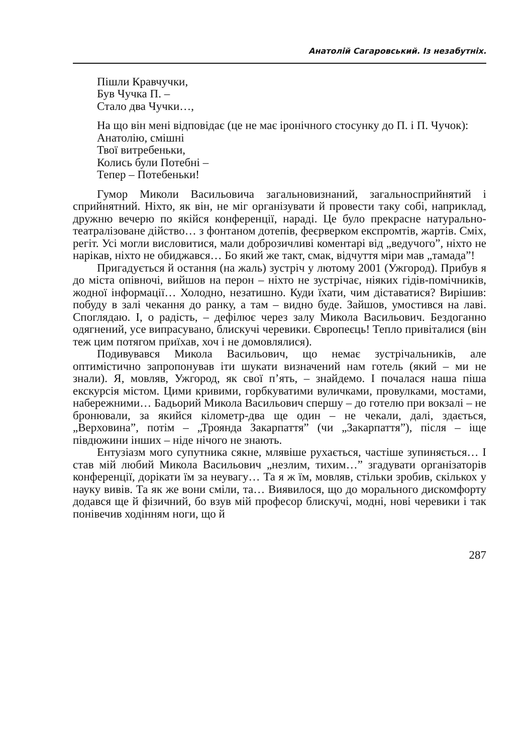Анатолій Сагаровський. Із незабутніх.
Пішли Кравчучки,
Був Чучка П. –
Стало два Чучки…,
На що він мені відповідає (це не має іронічного стосунку до П. і П. Чучок):
Анатолію, смішні
Твої витребеньки,
Колись були Потебні –
Тепер – Потебеньки!
Гумор Миколи Васильовича загальновизнаний, загальносприйнятий і сприйнятний. Ніхто, як він, не міг організувати й провести таку собі, наприклад, дружню вечерю по якійся конференції, нараді. Це було прекрасне натурально-театралізоване дійство… з фонтаном дотепів, феєрверком експромтів, жартів. Сміх, регіт. Усі могли висловитися, мали доброзичливі коментарі від „ведучого”, ніхто не нарікав, ніхто не обиджався… Бо який же такт, смак, відчуття міри мав „тамада”!
Пригадується й остання (на жаль) зустріч у лютому 2001 (Ужгород). Прибув я до міста опівночі, вийшов на перон – ніхто не зустрічає, ніяких гідів-помічників, жодної інформації… Холодно, незатишно. Куди їхати, чим діставатися? Вирішив: побуду в залі чекання до ранку, а там – видно буде. Зайшов, умостився на лаві. Споглядаю. І, о радість, – дефілює через залу Микола Васильович. Бездоганно одягнений, усе випрасувано, блискучі черевики. Європеєць! Тепло привіталися (він теж цим потягом приїхав, хоч і не домовлялися).
Подивувався Микола Васильович, що немає зустрічальників, але оптимістично запропонував іти шукати визначений нам готель (який – ми не знали). Я, мовляв, Ужгород, як свої п’ять, – знайдемо. І почалася наша піша екскурсія містом. Цими кривими, горбкуватими вуличками, провулками, мостами, набережними… Бадьорий Микола Васильович спершу – до готелю при вокзалі – не бронювали, за якийся кілометр-два ще один – не чекали, далі, здається, „Верховина”, потім – „Троянда Закарпаття” (чи „Закарпаття”), після – іще півдюжини інших – ніде нічого не знають.
Ентузіазм мого супутника сякне, млявіше рухається, частіше зупиняється… І став мій любий Микола Васильович „незлим, тихим…” згадувати організаторів конференції, дорікати їм за неувагу… Та я ж їм, мовляв, стільки зробив, скількох у науку вивів. Та як же вони сміли, та… Виявилося, що до морального дискомфорту додався ще й фізичний, бо взув мій професор блискучі, модні, нові черевики і так понівечив ходінням ноги, що й
287